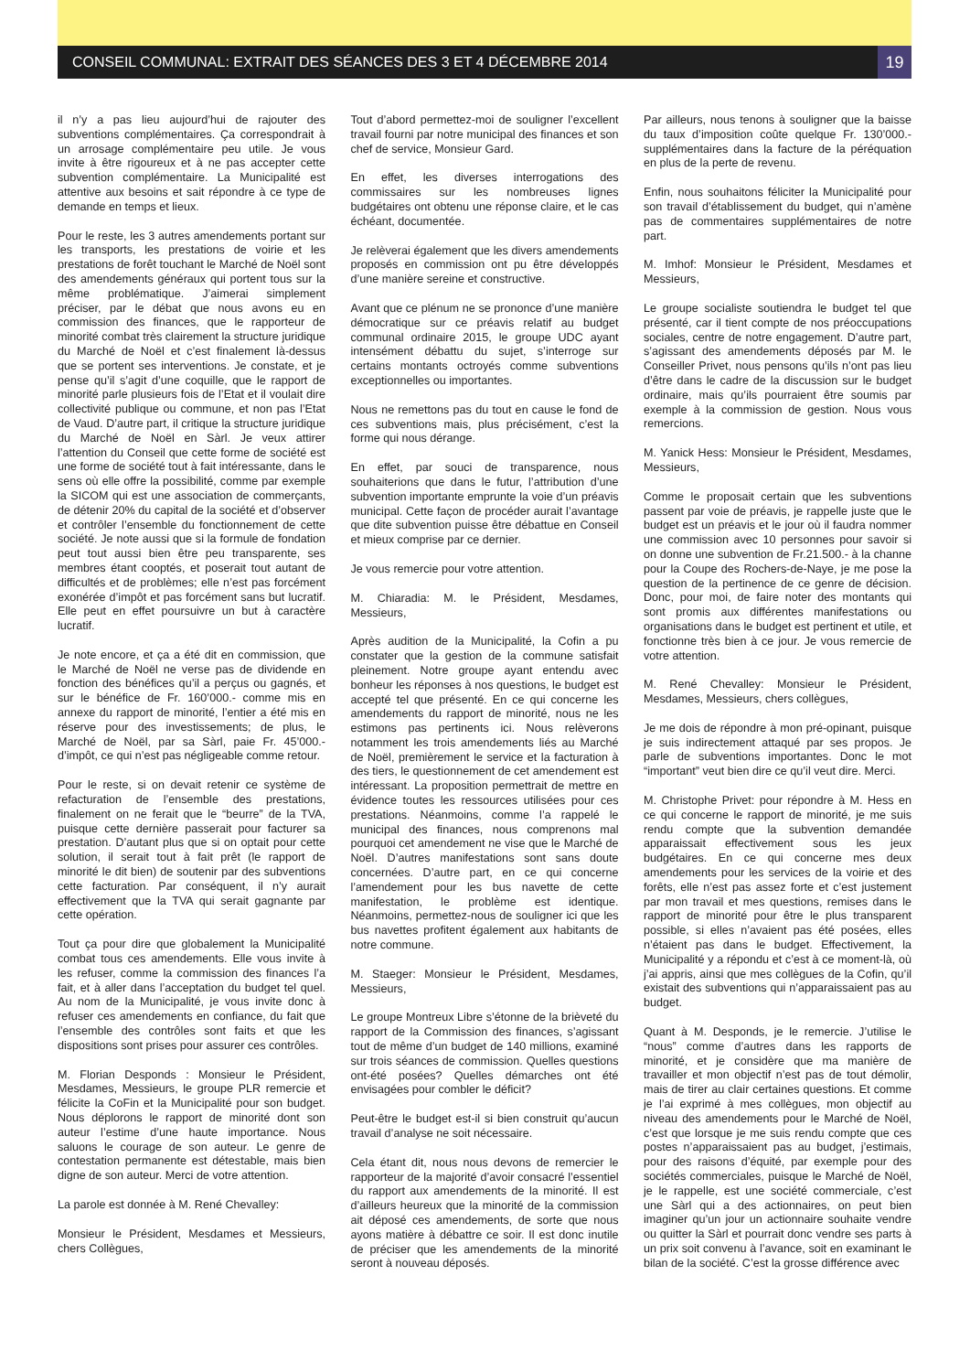CONSEIL COMMUNAL: EXTRAIT DES SÉANCES DES 3 ET 4 DÉCEMBRE 2014
19
il n’y a pas lieu aujourd’hui de rajouter des subventions complémentaires. Ça correspondrait à un arrosage complémentaire peu utile. Je vous invite à être rigoureux et à ne pas accepter cette subvention complémentaire. La Municipalité est attentive aux besoins et sait répondre à ce type de demande en temps et lieux.
Pour le reste, les 3 autres amendements portant sur les transports, les prestations de voirie et les prestations de forêt touchant le Marché de Noël sont des amendements généraux qui portent tous sur la même problématique. J’aimerai simplement préciser, par le débat que nous avons eu en commission des finances, que le rapporteur de minorité combat très clairement la structure juridique du Marché de Noël et c’est finalement là-dessus que se portent ses interventions. Je constate, et je pense qu’il s’agit d’une coquille, que le rapport de minorité parle plusieurs fois de l’Etat et il voulait dire collectivité publique ou commune, et non pas l’Etat de Vaud. D’autre part, il critique la structure juridique du Marché de Noël en Sàrl. Je veux attirer l’attention du Conseil que cette forme de société est une forme de société tout à fait intéressante, dans le sens où elle offre la possibilité, comme par exemple la SICOM qui est une association de commerçants, de détenir 20% du capital de la société et d’observer et contrôler l’ensemble du fonctionnement de cette société. Je note aussi que si la formule de fondation peut tout aussi bien être peu transparente, ses membres étant cooptés, et poserait tout autant de difficultés et de problèmes; elle n’est pas forcément exonérée d’impôt et pas forcément sans but lucratif. Elle peut en effet poursuivre un but à caractère lucratif.
Je note encore, et ça a été dit en commission, que le Marché de Noël ne verse pas de dividende en fonction des bénéfices qu’il a perçus ou gagnés, et sur le bénéfice de Fr. 160’000.- comme mis en annexe du rapport de minorité, l’entier a été mis en réserve pour des investissements; de plus, le Marché de Noël, par sa Sàrl, paie Fr. 45’000.- d’impôt, ce qui n’est pas négligeable comme retour.
Pour le reste, si on devait retenir ce système de refacturation de l’ensemble des prestations, finalement on ne ferait que le “beurre” de la TVA, puisque cette dernière passerait pour facturer sa prestation. D’autant plus que si on optait pour cette solution, il serait tout à fait prêt (le rapport de minorité le dit bien) de soutenir par des subventions cette facturation. Par conséquent, il n’y aurait effectivement que la TVA qui serait gagnante par cette opération.
Tout ça pour dire que globalement la Municipalité combat tous ces amendements. Elle vous invite à les refuser, comme la commission des finances l’a fait, et à aller dans l’acceptation du budget tel quel. Au nom de la Municipalité, je vous invite donc à refuser ces amendements en confiance, du fait que l’ensemble des contrôles sont faits et que les dispositions sont prises pour assurer ces contrôles.
M. Florian Desponds : Monsieur le Président, Mesdames, Messieurs, le groupe PLR remercie et félicite la CoFin et la Municipalité pour son budget. Nous déplorons le rapport de minorité dont son auteur l’estime d’une haute importance. Nous saluons le courage de son auteur. Le genre de contestation permanente est détestable, mais bien digne de son auteur. Merci de votre attention.
La parole est donnée à M. René Chevalley:
Monsieur le Président, Mesdames et Messieurs, chers Collègues,
Tout d’abord permettez-moi de souligner l’excellent travail fourni par notre municipal des finances et son chef de service, Monsieur Gard.
En effet, les diverses interrogations des commissaires sur les nombreuses lignes budgétaires ont obtenu une réponse claire, et le cas échéant, documentée.
Je relèverai également que les divers amendements proposés en commission ont pu être développés d’une manière sereine et constructive.
Avant que ce plénum ne se prononce d’une manière démocratique sur ce préavis relatif au budget communal ordinaire 2015, le groupe UDC ayant intensément débattu du sujet, s’interroge sur certains montants octroyés comme subventions exceptionnelles ou importantes.
Nous ne remettons pas du tout en cause le fond de ces subventions mais, plus précisément, c’est la forme qui nous dérange.
En effet, par souci de transparence, nous souhaiterions que dans le futur, l’attribution d’une subvention importante emprunte la voie d’un préavis municipal. Cette façon de procéder aurait l’avantage que dite subvention puisse être débattue en Conseil et mieux comprise par ce dernier.
Je vous remercie pour votre attention.
M. Chiaradia: M. le Président, Mesdames, Messieurs,
Après audition de la Municipalité, la Cofin a pu constater que la gestion de la commune satisfait pleinement. Notre groupe ayant entendu avec bonheur les réponses à nos questions, le budget est accepté tel que présenté. En ce qui concerne les amendements du rapport de minorité, nous ne les estimons pas pertinents ici. Nous relèverons notamment les trois amendements liés au Marché de Noël, premièrement le service et la facturation à des tiers, le questionnement de cet amendement est intéressant. La proposition permettrait de mettre en évidence toutes les ressources utilisées pour ces prestations. Néanmoins, comme l’a rappelé le municipal des finances, nous comprenons mal pourquoi cet amendement ne vise que le Marché de Noël. D’autres manifestations sont sans doute concernées. D’autre part, en ce qui concerne l’amendement pour les bus navette de cette manifestation, le problème est identique. Néanmoins, permettez-nous de souligner ici que les bus navettes profitent également aux habitants de notre commune.
M. Staeger: Monsieur le Président, Mesdames, Messieurs,
Le groupe Montreux Libre s’étonne de la brièveté du rapport de la Commission des finances, s’agissant tout de même d’un budget de 140 millions, examiné sur trois séances de commission. Quelles questions ont-été posées? Quelles démarches ont été envisagées pour combler le déficit?
Peut-être le budget est-il si bien construit qu’aucun travail d’analyse ne soit nécessaire.
Cela étant dit, nous nous devons de remercier le rapporteur de la majorité d’avoir consacré l’essentiel du rapport aux amendements de la minorité. Il est d’ailleurs heureux que la minorité de la commission ait déposé ces amendements, de sorte que nous ayons matière à débattre ce soir. Il est donc inutile de préciser que les amendements de la minorité seront à nouveau déposés.
Par ailleurs, nous tenons à souligner que la baisse du taux d’imposition coûte quelque Fr. 130’000.- supplémentaires dans la facture de la péréquation en plus de la perte de revenu.
Enfin, nous souhaitons féliciter la Municipalité pour son travail d’établissement du budget, qui n’amène pas de commentaires supplémentaires de notre part.
M. Imhof: Monsieur le Président, Mesdames et Messieurs,
Le groupe socialiste soutiendra le budget tel que présenté, car il tient compte de nos préoccupations sociales, centre de notre engagement. D’autre part, s’agissant des amendements déposés par M. le Conseiller Privet, nous pensons qu’ils n’ont pas lieu d’être dans le cadre de la discussion sur le budget ordinaire, mais qu’ils pourraient être soumis par exemple à la commission de gestion. Nous vous remercions.
M. Yanick Hess: Monsieur le Président, Mesdames, Messieurs,
Comme le proposait certain que les subventions passent par voie de préavis, je rappelle juste que le budget est un préavis et le jour où il faudra nommer une commission avec 10 personnes pour savoir si on donne une subvention de Fr.21.500.- à la channe pour la Coupe des Rochers-de-Naye, je me pose la question de la pertinence de ce genre de décision. Donc, pour moi, de faire noter des montants qui sont promis aux différentes manifestations ou organisations dans le budget est pertinent et utile, et fonctionne très bien à ce jour. Je vous remercie de votre attention.
M. René Chevalley: Monsieur le Président, Mesdames, Messieurs, chers collègues,
Je me dois de répondre à mon pré-opinant, puisque je suis indirectement attaqué par ses propos. Je parle de subventions importantes. Donc le mot “important” veut bien dire ce qu’il veut dire. Merci.
M. Christophe Privet: pour répondre à M. Hess en ce qui concerne le rapport de minorité, je me suis rendu compte que la subvention demandée apparaissait effectivement sous les jeux budgétaires. En ce qui concerne mes deux amendements pour les services de la voirie et des forêts, elle n’est pas assez forte et c’est justement par mon travail et mes questions, remises dans le rapport de minorité pour être le plus transparent possible, si elles n’avaient pas été posées, elles n’étaient pas dans le budget. Effectivement, la Municipalité y a répondu et c’est à ce moment-là, où j’ai appris, ainsi que mes collègues de la Cofin, qu’il existait des subventions qui n’apparaissaient pas au budget.
Quant à M. Desponds, je le remercie. J’utilise le “nous” comme d’autres dans les rapports de minorité, et je considère que ma manière de travailler et mon objectif n’est pas de tout démolir, mais de tirer au clair certaines questions. Et comme je l’ai exprimé à mes collègues, mon objectif au niveau des amendements pour le Marché de Noël, c’est que lorsque je me suis rendu compte que ces postes n’apparaissaient pas au budget, j’estimais, pour des raisons d’équité, par exemple pour des sociétés commerciales, puisque le Marché de Noël, je le rappelle, est une société commerciale, c’est une Sàrl qui a des actionnaires, on peut bien imaginer qu’un jour un actionnaire souhaite vendre ou quitter la Sàrl et pourrait donc vendre ses parts à un prix soit convenu à l’avance, soit en examinant le bilan de la société. C’est la grosse différence avec